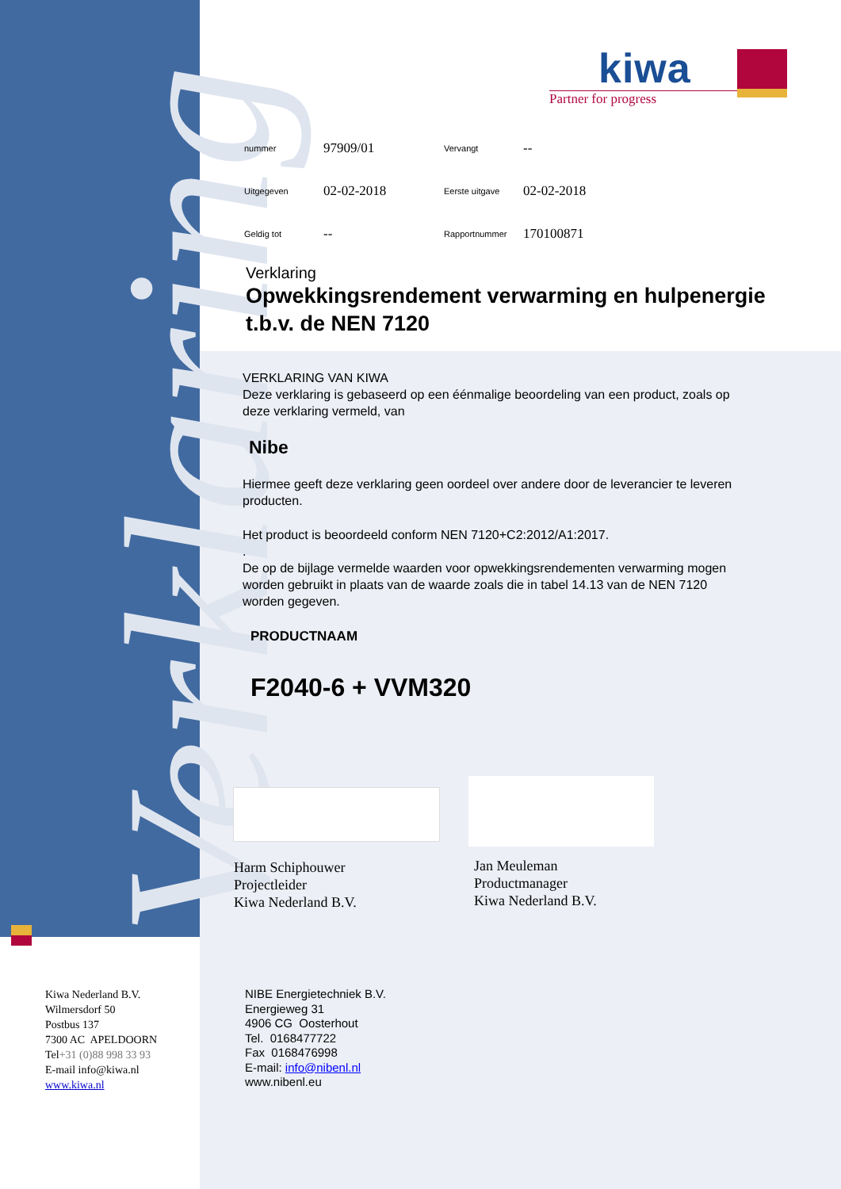Verklaring
kiwa
Partner for progress
| nummer | 97909/01 | Vervangt | -- |
| Uitgegeven | 02-02-2018 | Eerste uitgave | 02-02-2018 |
| Geldig tot | -- | Rapportnummer | 170100871 |
Verklaring
Opwekkingsrendement verwarming en hulpenergie t.b.v. de NEN 7120
VERKLARING VAN KIWA
Deze verklaring is gebaseerd op een éénmalige beoordeling van een product, zoals op deze verklaring vermeld, van
Nibe
Hiermee geeft deze verklaring geen oordeel over andere door de leverancier te leveren producten.
Het product is beoordeeld conform NEN 7120+C2:2012/A1:2017.
.
De op de bijlage vermelde waarden voor opwekkingsrendementen verwarming mogen worden gebruikt in plaats van de waarde zoals die in tabel 14.13 van de NEN 7120 worden gegeven.
PRODUCTNAAM
F2040-6 + VVM320
Harm Schiphouwer
Projectleider
Kiwa Nederland B.V.
Jan Meuleman
Productmanager
Kiwa Nederland B.V.
Kiwa Nederland B.V.
Wilmersdorf 50
Postbus 137
7300 AC APELDOORN
Tel+31 (0)88 998 33 93
E-mail info@kiwa.nl
www.kiwa.nl
NIBE Energietechniek B.V.
Energieweg 31
4906 CG Oosterhout
Tel. 0168477722
Fax 0168476998
E-mail: info@nibenl.nl
www.nibenl.eu